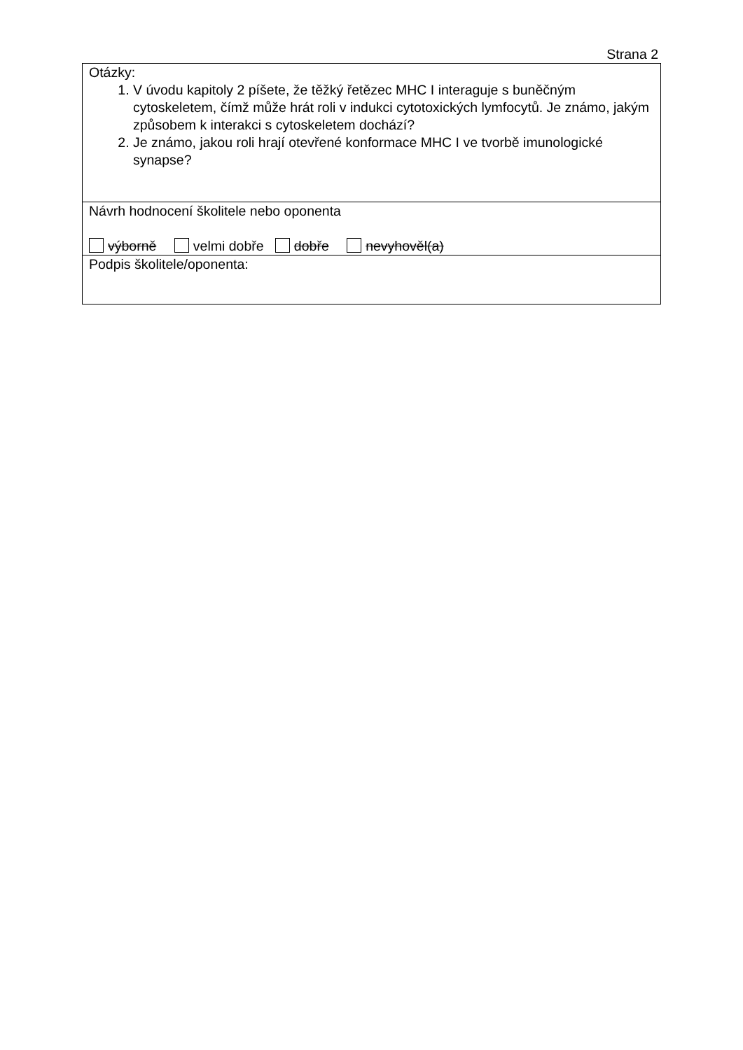Strana 2
| Otázky: 1. V úvodu kapitoly 2 píšete, že těžký řetězec MHC I interaguje s buněčným cytoskeletem, čímž může hrát roli v indukci cytotoxických lymfocytů. Je známo, jakým způsobem k interakci s cytoskeletem dochází? 2. Je známo, jakou roli hrají otevřené konformace MHC I ve tvorbě imunologické synapse? |
| Návrh hodnocení školitele nebo oponenta výborně velmi dobře dobře nevyhověl(a) |
| Podpis školitele/oponenta: |